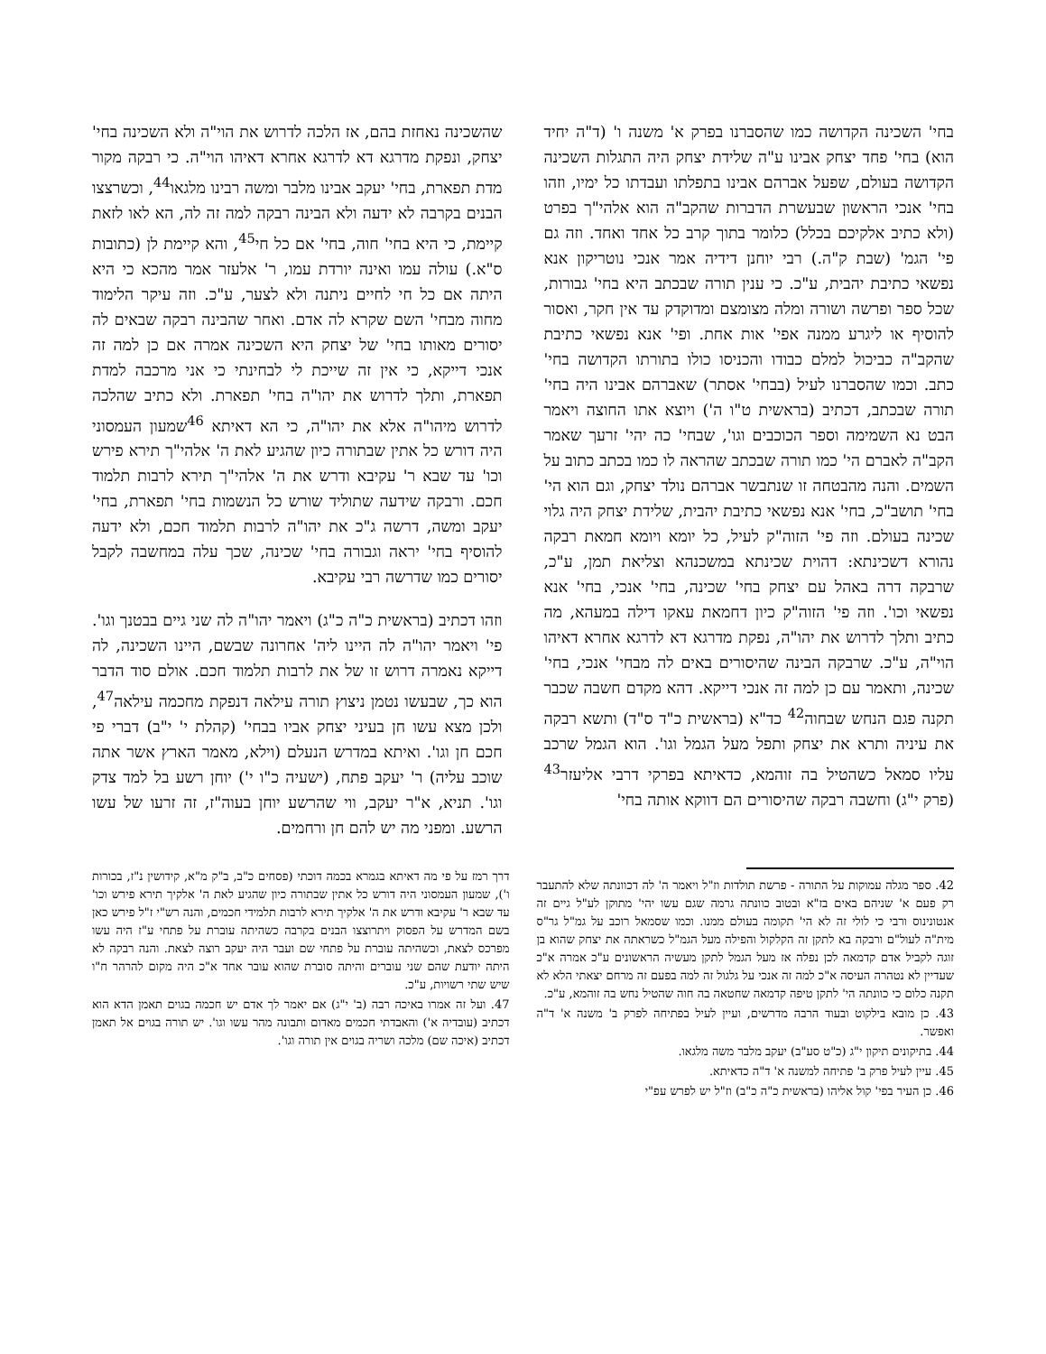בחי' השכינה הקדושה כמו שהסברנו בפרק א' משנה ו' (ד"ה יחיד הוא) בחי' פחד יצחק אבינו ע"ה שלידת יצחק היה התגלות השכינה הקדושה בעולם, שפעל אברהם אבינו בתפלתו ועבדתו כל ימיו, וזהו בחי' אנכי הראשון שבעשרת הדברות שהקב"ה הוא אלהי"ך בפרט (ולא כתיב אלקיכם בכלל) כלומר בתוך קרב כל אחד ואחד. וזה גם פי' הגמ' (שבת ק"ה.) רבי יוחנן דידיה אמר אנכי נוטריקון אנא נפשאי כתיבת יהבית, ע"כ. כי ענין תורה שבכתב היא בחי' גבורות, שכל ספר ופרשה ושורה ומלה מצומצם ומדוקדק עד אין חקר, ואסור להוסיף או ליגרע ממנה אפי' אות אחת. ופי' אנא נפשאי כתיבת שהקב"ה כביכול למלם כבודו והכניסו כולו בתורתו הקדושה בחי' כתב. וכמו שהסברנו לעיל (בבחי' אסתר) שאברהם אבינו היה בחי' תורה שבכתב, דכתיב (בראשית ט"ו ה') ויוצא אתו החוצה ויאמר הבט נא השמימה וספר הכוכבים וגו', שבחי' כה יהי' זרעך שאמר הקב"ה לאברם הי' כמו תורה שבכתב שהראה לו כמו בכתב כתוב על השמים. והנה מהבטחה זו שנתבשר אברהם נולד יצחק, וגם הוא הי' בחי' תושב"כ, בחי' אנא נפשאי כתיבת יהבית, שלידת יצחק היה גלוי שכינה בעולם. וזה פי' הזוה"ק לעיל, כל יומא ויומא חמאת רבקה נהורא דשכינתא: דהוית שכינתא במשכנהא וצליאת תמן, ע"כ, שרבקה דרה באהל עם יצחק בחי' שכינה, בחי' אנכי, בחי' אנא נפשאי וכו'. וזה פי' הזוה"ק כיון דחמאת עאקו דילה במעהא, מה כתיב ותלך לדרוש את יהו"ה, נפקת מדרגא דא לדרגא אחרא דאיהו הוי"ה, ע"כ. שרבקה הבינה שהיסורים באים לה מבחי' אנכי, בחי' שכינה, ותאמר עם כן למה זה אנכי דייקא. דהא מקדם חשבה שכבר תקנה פגם הנחש שבחוה<sup>42</sup> כד"א (בראשית כ"ד ס"ד) ותשא רבקה את עיניה ותרא את יצחק ותפל מעל הגמל וגו'. הוא הגמל שרכב עליו סמאל כשהטיל בה זוהמא, כדאיתא בפרקי דרבי אליעזר<sup>43</sup> (פרק י"ג) וחשבה רבקה שהיסורים הם דווקא אותה בחי'
שהשכינה נאחזת בהם, אז הלכה לדרוש את הוי"ה ולא השכינה בחי' יצחק, ונפקת מדרגא דא לדרגא אחרא דאיהו הוי"ה. כי רבקה מקור מדת תפארת, בחי' יעקב אבינו מלבר ומשה רבינו מלגאו<sup>44</sup>, וכשרצצו הבנים בקרבה לא ידעה ולא הבינה רבקה למה זה לה, הא לאו לזאת קיימת, כי היא בחי' חוה, בחי' אם כל חי<sup>45</sup>, והא קיימת לן (כתובות ס"א.) עולה עמו ואינה יורדת עמו, ר' אלעזר אמר מהכא כי היא היתה אם כל חי לחיים ניתנה ולא לצער, ע"כ. וזה עיקר הלימוד מחוה מבחי' השם שקרא לה אדם. ואחר שהבינה רבקה שבאים לה יסורים מאותו בחי' של יצחק היא השכינה אמרה אם כן למה זה אנכי דייקא, כי אין זה שייכת לי לבחינתי כי אני מרכבה למדת תפארת, ותלך לדרוש את יהו"ה בחי' תפארת. ולא כתיב שהלכה לדרוש מיהו"ה אלא את יהו"ה, כי הא דאיתא <sup>46</sup>שמעון העמסוני היה דורש כל אתין שבתורה כיון שהגיע לאת ה' אלהי"ך תירא פירש וכו' עד שבא ר' עקיבא ודרש את ה' אלהי"ך תירא לרבות תלמוד חכם. ורבקה שידעה שתוליד שורש כל הנשמות בחי' תפארת, בחי' יעקב ומשה, דרשה ג"כ את יהו"ה לרבות תלמוד חכם, ולא ידעה להוסיף בחי' יראה וגבורה בחי' שכינה, שכך עלה במחשבה לקבל יסורים כמו שדרשה רבי עקיבא.
וזהו דכתיב (בראשית כ"ה כ"ג) ויאמר יהו"ה לה שני גיים בבטנך וגו'. פי' ויאמר יהו"ה לה היינו ליה' אחרונה שבשם, היינו השכינה, לה דייקא נאמרה דרוש זו של את לרבות תלמוד חכם. אולם סוד הדבר הוא כך, שבעשו נטמן ניצוץ תורה עילאה דנפקת מחכמה עילאה<sup>47</sup>, ולכן מצא עשו חן בעיני יצחק אביו בבחי' (קהלת י' י"ב) דברי פי חכם חן וגו'. ואיתא במדרש הנעלם (וילא, מאמר הארץ אשר אתה שוכב עליה) ר' יעקב פתח, (ישעיה כ"ו י') יוחן רשע בל למד צדק וגו'. תניא, א"ר יעקב, ווי שהרשע יוחן בעוה"ז, זה זרעו של עשו הרשע. ומפני מה יש להם חן ורחמים.
42. ספר מגלה עמוקות על התורה - פרשת תולדות וז"ל ויאמר ה' לה דכוונתה שלא להתעבר רק פעם א' שניהם באים בז"א ובטוב כוונתה גרמה שגם עשו יהי' מתוקן לע"ל גיים זה אנטונינוס ורבי כי לולי זה לא הי' תקומה בעולם ממנו. וכמו שסמאל רוכב על גמ"ל גר"ס מית"ה לעול"ם ורבקה בא לתקן זה הקלקול והפילה מעל הגמ"ל כשראתה את יצחק שהוא בן זוגה לקביל אדם קדמאה לכן נפלה אז מעל הגמל לתקן מעשיה הראשונים ע"כ אמרה א"כ שעדיין לא נטהרה העיסה א"כ למה זה אנכי על גלגול זה למה בפעם זה מרחם יצאתי הלא לא תקנה כלום כי כוונתה הי' לתקן טיפה קדמאה שחטאה בה חוה שהטיל נחש בה זוהמא, ע"כ.
43. כן מובא בילקוט ובעוד הרבה מדרשים, ועיין לעיל בפתיחה לפרק ב' משנה א' ד"ה ואפשר.
44. בתיקונים תיקון י"ג (כ"ט סע"ב) יעקב מלבר משה מלגאו.
45. עיין לעיל פרק ב' פתיחה למשנה א' ד"ה כדאיתא.
46. כן העיר בפי' קול אליהו (בראשית כ"ה כ"ב) וז"ל יש לפרש עפ"י
דרך רמז על פי מה דאיתא בגמרא בכמה דוכתי (פסחים כ"ב, ב"ק מ"א, קידושין נ"ז, בכורות ו'), שמעון העמסוני היה דורש כל אתין שבתורה כיון שהגיע לאת ה' אלקיך תירא פירש וכו' עד שבא ר' עקיבא ודרש את ה' אלקיך תירא לרבות תלמידי חכמים, והנה רש"י ז"ל פירש כאן בשם המדרש על הפסוק ויתרוצצו הבנים בקרבה כשהיתה עוברת על פתחי ע"ז היה עשו מפרכס לצאת, וכשהיתה עוברת על פתחי שם ועבר היה יעקב רוצה לצאת. והנה רבקה לא היתה יודעת שהם שני עוברים והיתה סוברת שהוא עובר אחד א"כ היה מקום להרהר ח"ו שיש שתי רשויות, ע"כ.
47. ועל זה אמרו באיכה רבה (ב' י"ג) אם יאמר לך אדם יש חכמה בגוים תאמן הדא הוא דכתיב (עובדיה א') והאבדתי חכמים מאדום ותבונה מהר עשו וגו'. יש תורה בגוים אל תאמן דכתיב (איכה שם) מלכה ושריה בגוים אין תורה וגו'.